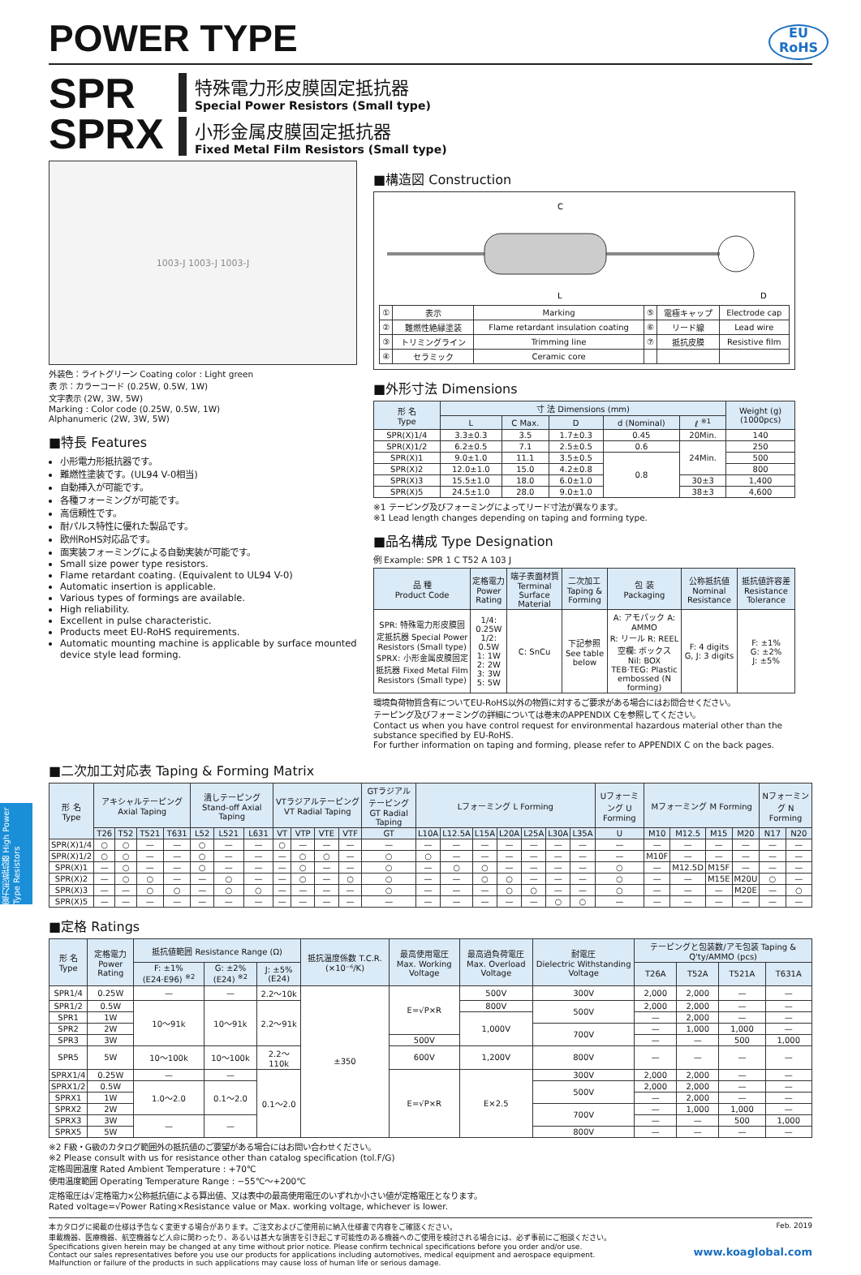電力形抵抗器 High Power Type Resistors
POWER TYPE
EU
RoHS
SPR
SPRX
特殊電力形皮膜固定抵抗器
Special Power Resistors (Small type)
小形金属皮膜固定抵抗器
Fixed Metal Film Resistors (Small type)
1003-J 1003-J 1003-J
外装色：ライトグリーン Coating color : Light green
表 示：カラーコード (0.25W, 0.5W, 1W)
文字表示 (2W, 3W, 5W)
Marking : Color code (0.25W, 0.5W, 1W)
Alphanumeric (2W, 3W, 5W)
■特長 Features
小形電力形抵抗器です。
難燃性塗装です。(UL94 V-0相当)
自動挿入が可能です。
各種フォーミングが可能です。
高信頼性です。
耐パルス特性に優れた製品です。
欧州RoHS対応品です。
面実装フォーミングによる自動実装が可能です。
Small size power type resistors.
Flame retardant coating. (Equivalent to UL94 V-0)
Automatic insertion is applicable.
Various types of formings are available.
High reliability.
Excellent in pulse characteristic.
Products meet EU-RoHS requirements.
Automatic mounting machine is applicable by surface mounted device style lead forming.
■構造図 Construction
C
L
D
| ① | 表示 | Marking | ⑤ | 電極キャップ | Electrode cap |
| ② | 難燃性絶縁塗装 | Flame retardant insulation coating | ⑥ | リード線 | Lead wire |
| ③ | トリミングライン | Trimming line | ⑦ | 抵抗皮膜 | Resistive film |
| ④ | セラミック | Ceramic core | | | |
■外形寸法 Dimensions
| 形 名 Type | 寸 法 Dimensions (mm) | | | | | Weight (g) (1000pcs) |
| --- | --- | --- | --- | --- | --- | --- |
| | L | C Max. | D | d (Nominal) | ℓ <sup>※1</sup> | |
| SPR(X)1/4 | 3.3±0.3 | 3.5 | 1.7±0.3 | 0.45 | 20Min. | 140 |
| SPR(X)1/2 | 6.2±0.5 | 7.1 | 2.5±0.5 | 0.6 | 24Min. | 250 |
| SPR(X)1 | 9.0±1.0 | 11.1 | 3.5±0.5 | 0.8 | | 500 |
| SPR(X)2 | 12.0±1.0 | 15.0 | 4.2±0.8 | | | 800 |
| SPR(X)3 | 15.5±1.0 | 18.0 | 6.0±1.0 | | 30±3 | 1,400 |
| SPR(X)5 | 24.5±1.0 | 28.0 | 9.0±1.0 | | 38±3 | 4,600 |
※1 テーピング及びフォーミングによってリード寸法が異なります。
※1 Lead length changes depending on taping and forming type.
■品名構成 Type Designation
例 Example: SPR 1 C T52 A 103 J
| 品 種 Product Code | 定格電力 Power Rating | 端子表面材質 Terminal Surface Material | 二次加工 Taping & Forming | 包 装 Packaging | 公称抵抗値 Nominal Resistance | 抵抗値許容差 Resistance Tolerance |
| --- | --- | --- | --- | --- | --- | --- |
| SPR: 特殊電力形皮膜固定抵抗器 Special Power Resistors (Small type) SPRX: 小形金属皮膜固定抵抗器 Fixed Metal Film Resistors (Small type) | 1/4: 0.25W 1/2: 0.5W 1: 1W 2: 2W 3: 3W 5: 5W | C: SnCu | 下記参照 See table below | A: アモパック A: AMMO R: リール R: REEL 空欄: ボックス Nil: BOX TEB·TEG: Plastic embossed (N forming) | F: 4 digits G, J: 3 digits | F: ±1% G: ±2% J: ±5% |
環境負荷物質含有についてEU-RoHS以外の物質に対するご要求がある場合にはお問合せください。
テーピング及びフォーミングの詳細については巻末のAPPENDIX Cを参照してください。
Contact us when you have control request for environmental hazardous material other than the substance specified by EU-RoHS.
For further information on taping and forming, please refer to APPENDIX C on the back pages.
■二次加工対応表 Taping & Forming Matrix
| 形 名 Type | アキシャルテーピング Axial Taping | | | | 潰しテーピング Stand-off Axial Taping | | | VTラジアルテーピング VT Radial Taping | | | | GTラジアルテーピング GT Radial Taping | Lフォーミング L Forming | | | | | | | Uフォーミング U Forming | Mフォーミング M Forming | | | | Nフォーミング N Forming | |
| --- | --- | --- | --- | --- | --- | --- | --- | --- | --- | --- | --- | --- | --- | --- | --- | --- | --- | --- | --- | --- | --- | --- | --- | --- | --- | --- |
| | T26 | T52 | T521 | T631 | L52 | L521 | L631 | VT | VTP | VTE | VTF | GT | L10A | L12.5A | L15A | L20A | L25A | L30A | L35A | U | M10 | M12.5 | M15 | M20 | N17 | N20 |
| SPR(X)1/4 | ○ | ○ | — | — | ○ | — | — | ○ | — | — | — | — | — | — | — | — | — | — | — | — | — | — | — | — | — | — |
| SPR(X)1/2 | ○ | ○ | — | — | ○ | — | — | — | ○ | ○ | — | ○ | ○ | — | — | — | — | — | — | — | M10F | — | — | — | — | — |
| SPR(X)1 | — | ○ | — | — | ○ | — | — | — | ○ | — | — | ○ | — | ○ | ○ | — | — | — | — | ○ | — | M12.5D | M15F | — | — | — |
| SPR(X)2 | — | ○ | ○ | — | — | ○ | — | — | ○ | — | ○ | ○ | — | — | ○ | ○ | — | — | — | ○ | — | — | M15E | M20U | ○ | — |
| SPR(X)3 | — | — | ○ | ○ | — | ○ | ○ | — | — | — | — | ○ | — | — | — | ○ | ○ | — | — | ○ | — | — | — | M20E | — | ○ |
| SPR(X)5 | — | — | — | — | — | — | — | — | — | — | — | — | — | — | — | — | — | ○ | ○ | — | — | — | — | — | — | — |
■定格 Ratings
| 形 名 Type | 定格電力 Power Rating | 抵抗値範囲 Resistance Range (Ω) | | | 抵抗温度係数 T.C.R. (×10⁻⁶/K) | 最高使用電圧 Max. Working Voltage | 最高過負荷電圧 Max. Overload Voltage | 耐電圧 Dielectric Withstanding Voltage | テーピングと包装数/アモ包装 Taping & Q'ty/AMMO (pcs) | | | |
| --- | --- | --- | --- | --- | --- | --- | --- | --- | --- | --- | --- | --- |
| | | F: ±1% (E24·E96) <sup>※2</sup> | G: ±2% (E24) <sup>※2</sup> | J: ±5% (E24) | | | | | T26A | T52A | T521A | T631A |
| SPR1/4 | 0.25W | — | — | 2.2〜10k | ±350 | E=√P×R | 500V | 300V | 2,000 | 2,000 | — | — |
| SPR1/2 | 0.5W | 10〜91k | 10〜91k | 2.2〜91k | | | 800V | 500V | 2,000 | 2,000 | — | — |
| SPR1 | 1W | | | | | | 1,000V | | — | 2,000 | — | — |
| SPR2 | 2W | | | | | | | 700V | — | 1,000 | 1,000 | — |
| SPR3 | 3W | | | | | 500V | | | — | — | 500 | 1,000 |
| SPR5 | 5W | 10〜100k | 10〜100k | 2.2〜110k | | 600V | 1,200V | 800V | — | — | — | — |
| SPRX1/4 | 0.25W | — | — | 0.1〜2.0 | | E=√P×R | E×2.5 | 300V | 2,000 | 2,000 | — | — |
| SPRX1/2 | 0.5W | 1.0〜2.0 | 0.1〜2.0 | | | | | 500V | 2,000 | 2,000 | — | — |
| SPRX1 | 1W | | | | | | | | — | 2,000 | — | — |
| SPRX2 | 2W | | | | | | | 700V | — | 1,000 | 1,000 | — |
| SPRX3 | 3W | — | — | | | | | | — | — | 500 | 1,000 |
| SPRX5 | 5W | | | | | | | 800V | — | — | — | — |
※2 F級・G級のカタログ範囲外の抵抗値のご要望がある場合にはお問い合わせください。
※2 Please consult with us for resistance other than catalog specification (tol.F/G)
定格周囲温度 Rated Ambient Temperature : +70℃
使用温度範囲 Operating Temperature Range : −55℃〜+200℃
定格電圧は√定格電力×公称抵抗値による算出値、又は表中の最高使用電圧のいずれか小さい値が定格電圧となります。
Rated voltage=√Power Rating×Resistance value or Max. working voltage, whichever is lower.
本カタログに掲載の仕様は予告なく変更する場合があります。ご注文およびご使用前に納入仕様書で内容をご確認ください。
車載機器、医療機器、航空機器など人命に関わったり、あるいは甚大な損害を引き起こす可能性のある機器へのご使用を検討される場合には、必ず事前にご相談ください。
Specifications given herein may be changed at any time without prior notice. Please confirm technical specifications before you order and/or use.
Contact our sales representatives before you use our products for applications including automotives, medical equipment and aerospace equipment.
Malfunction or failure of the products in such applications may cause loss of human life or serious damage.
Feb. 2019
www.koaglobal.com